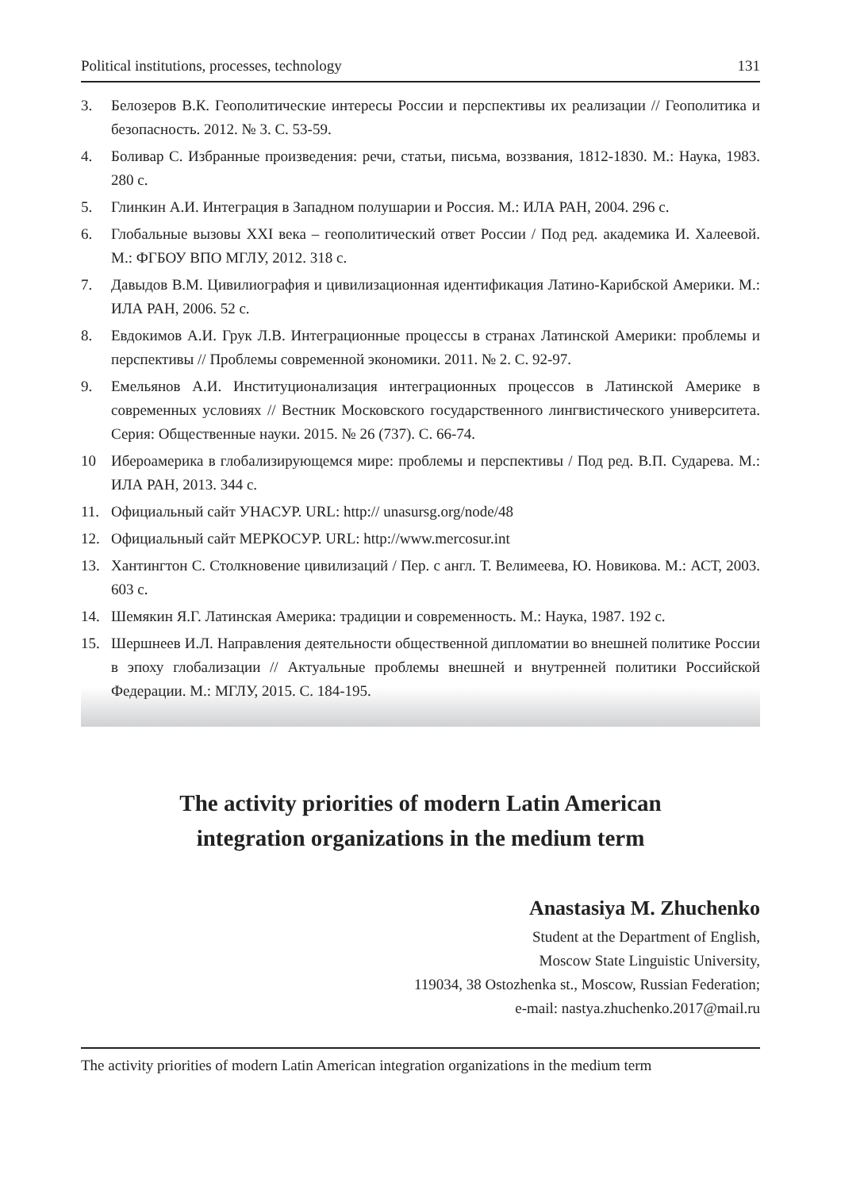Political institutions, processes, technology 131
3. Белозеров В.К. Геополитические интересы России и перспективы их реализации // Геополитика и безопасность. 2012. № 3. С. 53-59.
4. Боливар С. Избранные произведения: речи, статьи, письма, воззвания, 1812-1830. М.: Наука, 1983. 280 с.
5. Глинкин А.И. Интеграция в Западном полушарии и Россия. М.: ИЛА РАН, 2004. 296 с.
6. Глобальные вызовы XXI века – геополитический ответ России / Под ред. академика И. Халеевой. М.: ФГБОУ ВПО МГЛУ, 2012. 318 с.
7. Давыдов В.М. Цивилиография и цивилизационная идентификация Латино-Карибской Америки. М.: ИЛА РАН, 2006. 52 с.
8. Евдокимов А.И. Грук Л.В. Интеграционные процессы в странах Латинской Америки: проблемы и перспективы // Проблемы современной экономики. 2011. № 2. С. 92-97.
9. Емельянов А.И. Институционализация интеграционных процессов в Латинской Америке в современных условиях // Вестник Московского государственного лингвистического университета. Серия: Общественные науки. 2015. № 26 (737). С. 66-74.
10 Ибероамерика в глобализирующемся мире: проблемы и перспективы / Под ред. В.П. Сударева. М.: ИЛА РАН, 2013. 344 с.
11. Официальный сайт УНАСУР. URL: http:// unasursg.org/node/48
12. Официальный сайт МЕРКОСУР. URL: http://www.mercosur.int
13. Хантингтон С. Столкновение цивилизаций / Пер. с англ. Т. Велимеева, Ю. Новикова. М.: АСТ, 2003. 603 с.
14. Шемякин Я.Г. Латинская Америка: традиции и современность. М.: Наука, 1987. 192 с.
15. Шершнеев И.Л. Направления деятельности общественной дипломатии во внешней политике России в эпоху глобализации // Актуальные проблемы внешней и внутренней политики Российской Федерации. М.: МГЛУ, 2015. С. 184-195.
The activity priorities of modern Latin American
integration organizations in the medium term
Anastasiya M. Zhuchenko
Student at the Department of English,
Moscow State Linguistic University,
119034, 38 Ostozhenka st., Moscow, Russian Federation;
e-mail: nastya.zhuchenko.2017@mail.ru
The activity priorities of modern Latin American integration organizations in the medium term